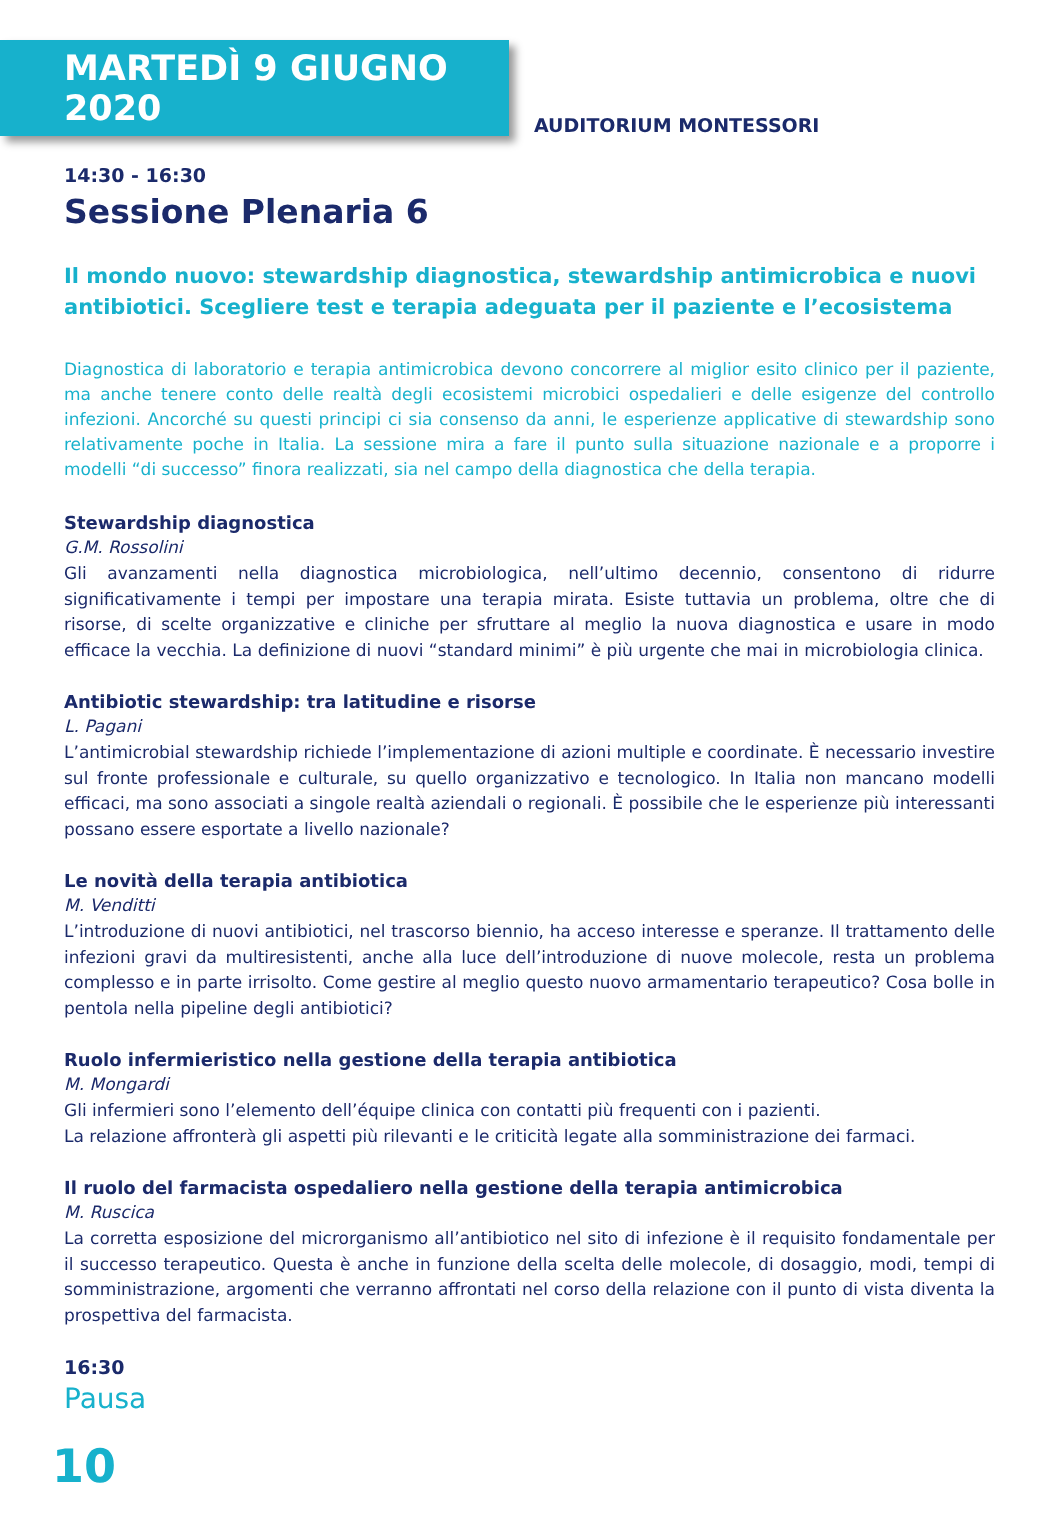MARTEDÌ 9 GIUGNO 2020
AUDITORIUM MONTESSORI
14:30 - 16:30
Sessione Plenaria 6
Il mondo nuovo: stewardship diagnostica, stewardship antimicrobica e nuovi antibiotici. Scegliere test e terapia adeguata per il paziente e l’ecosistema
Diagnostica di laboratorio e terapia antimicrobica devono concorrere al miglior esito clinico per il paziente, ma anche tenere conto delle realtà degli ecosistemi microbici ospedalieri e delle esigenze del controllo infezioni. Ancorché su questi principi ci sia consenso da anni, le esperienze applicative di stewardship sono relativamente poche in Italia. La sessione mira a fare il punto sulla situazione nazionale e a proporre i modelli “di successo” finora realizzati, sia nel campo della diagnostica che della terapia.
Stewardship diagnostica
G.M. Rossolini
Gli avanzamenti nella diagnostica microbiologica, nell’ultimo decennio, consentono di ridurre significativamente i tempi per impostare una terapia mirata. Esiste tuttavia un problema, oltre che di risorse, di scelte organizzative e cliniche per sfruttare al meglio la nuova diagnostica e usare in modo efficace la vecchia. La definizione di nuovi “standard minimi” è più urgente che mai in microbiologia clinica.
Antibiotic stewardship: tra latitudine e risorse
L. Pagani
L’antimicrobial stewardship richiede l’implementazione di azioni multiple e coordinate. È necessario investire sul fronte professionale e culturale, su quello organizzativo e tecnologico. In Italia non mancano modelli efficaci, ma sono associati a singole realtà aziendali o regionali. È possibile che le esperienze più interessanti possano essere esportate a livello nazionale?
Le novità della terapia antibiotica
M. Venditti
L’introduzione di nuovi antibiotici, nel trascorso biennio, ha acceso interesse e speranze. Il trattamento delle infezioni gravi da multiresistenti, anche alla luce dell’introduzione di nuove molecole, resta un problema complesso e in parte irrisolto. Come gestire al meglio questo nuovo armamentario terapeutico? Cosa bolle in pentola nella pipeline degli antibiotici?
Ruolo infermieristico nella gestione della terapia antibiotica
M. Mongardi
Gli infermieri sono l’elemento dell’équipe clinica con contatti più frequenti con i pazienti.
La relazione affronterà gli aspetti più rilevanti e le criticità legate alla somministrazione dei farmaci.
Il ruolo del farmacista ospedaliero nella gestione della terapia antimicrobica
M. Ruscica
La corretta esposizione del microrganismo all’antibiotico nel sito di infezione è il requisito fondamentale per il successo terapeutico. Questa è anche in funzione della scelta delle molecole, di dosaggio, modi, tempi di somministrazione, argomenti che verranno affrontati nel corso della relazione con il punto di vista diventa la prospettiva del farmacista.
16:30
Pausa
10